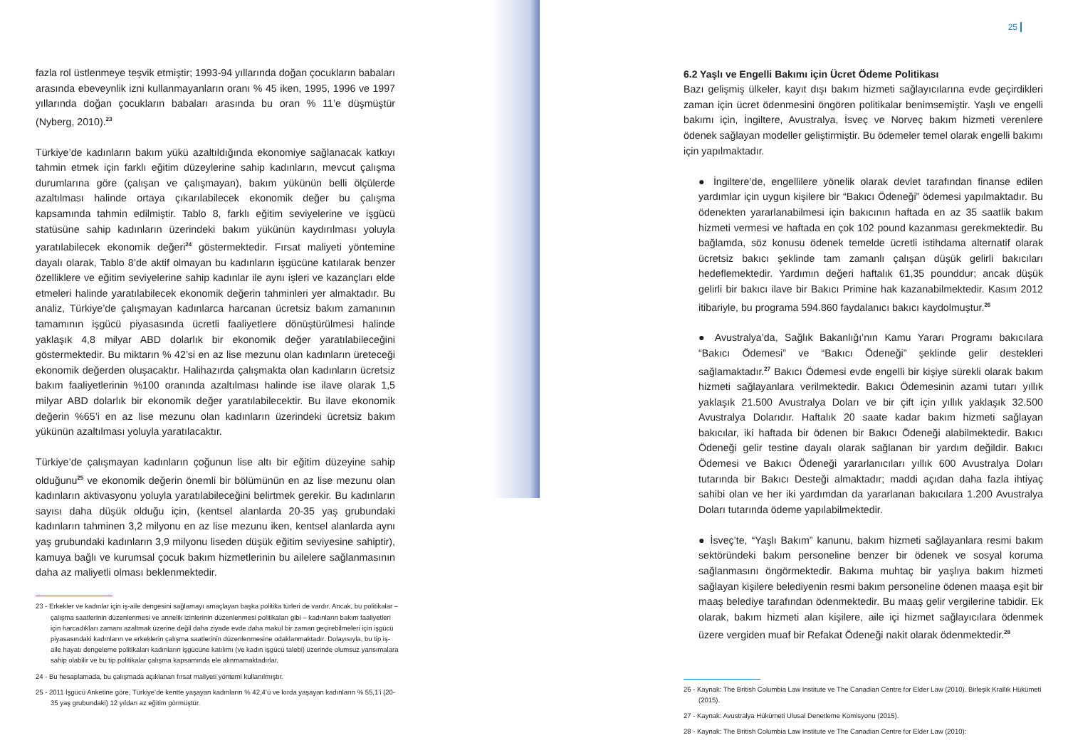fazla rol üstlenmeye teşvik etmiştir; 1993-94 yıllarında doğan çocukların babaları arasında ebeveynlik izni kullanmayanların oranı % 45 iken, 1995, 1996 ve 1997 yıllarında doğan çocukların babaları arasında bu oran % 11’e düşmüştür (Nyberg, 2010).<sup>23</sup>
Türkiye’de kadınların bakım yükü azaltıldığında ekonomiye sağlanacak katkıyı tahmin etmek için farklı eğitim düzeylerine sahip kadınların, mevcut çalışma durumlarına göre (çalışan ve çalışmayan), bakım yükünün belli ölçülerde azaltılması halinde ortaya çıkarılabilecek ekonomik değer bu çalışma kapsamında tahmin edilmiştir. Tablo 8, farklı eğitim seviyelerine ve işgücü statüsüne sahip kadınların üzerindeki bakım yükünün kaydırılması yoluyla yaratılabilecek ekonomik değeri<sup>24</sup> göstermektedir. Fırsat maliyeti yöntemine dayalı olarak, Tablo 8’de aktif olmayan bu kadınların işgücüne katılarak benzer özelliklere ve eğitim seviyelerine sahip kadınlar ile aynı işleri ve kazançları elde etmeleri halinde yaratılabilecek ekonomik değerin tahminleri yer almaktadır. Bu analiz, Türkiye’de çalışmayan kadınlarca harcanan ücretsiz bakım zamanının tamamının işgücü piyasasında ücretli faaliyetlere dönüştürülmesi halinde yaklaşık 4,8 milyar ABD dolarlık bir ekonomik değer yaratılabileceğini göstermektedir. Bu miktarın % 42’si en az lise mezunu olan kadınların üreteceği ekonomik değerden oluşacaktır. Halihazırda çalışmakta olan kadınların ücretsiz bakım faaliyetlerinin %100 oranında azaltılması halinde ise ilave olarak 1,5 milyar ABD dolarlık bir ekonomik değer yaratılabilecektir. Bu ilave ekonomik değerin %65’i en az lise mezunu olan kadınların üzerindeki ücretsiz bakım yükünün azaltılması yoluyla yaratılacaktır.
Türkiye’de çalışmayan kadınların çoğunun lise altı bir eğitim düzeyine sahip olduğunu<sup>25</sup> ve ekonomik değerin önemli bir bölümünün en az lise mezunu olan kadınların aktivasyonu yoluyla yaratılabileceğini belirtmek gerekir. Bu kadınların sayısı daha düşük olduğu için, (kentsel alanlarda 20-35 yaş grubundaki kadınların tahminen 3,2 milyonu en az lise mezunu iken, kentsel alanlarda aynı yaş grubundaki kadınların 3,9 milyonu liseden düşük eğitim seviyesine sahiptir), kamuya bağlı ve kurumsal çocuk bakım hizmetlerinin bu ailelere sağlanmasının daha az maliyetli olması beklenmektedir.
23 - Erkekler ve kadınlar için iş-aile dengesini sağlamayı amaçlayan başka politika türleri de vardır. Ancak, bu politikalar – çalışma saatlerinin düzenlenmesi ve annelik izinlerinin düzenlenmesi politikaları gibi – kadınların bakım faaliyetleri için harcadıkları zamanı azaltmak üzerine değil daha ziyade evde daha makul bir zaman geçirebilmeleri için işgücü piyasasındaki kadınların ve erkeklerin çalışma saatlerinin düzenlenmesine odaklanmaktadır. Dolayısıyla, bu tip iş-aile hayatı dengeleme politikaları kadınların işgücüne katılımı (ve kadın işgücü talebi) üzerinde olumsuz yansımalara sahip olabilir ve bu tip politikalar çalışma kapsamında ele alınmamaktadırlar.
24 - Bu hesaplamada, bu çalışmada açıklanan fırsat maliyeti yöntemi kullanılmıştır.
25 - 2011 İşgücü Anketine göre, Türkiye’de kentte yaşayan kadınların % 42,4’ü ve kırda yaşayan kadınların % 55,1’i (20-35 yaş grubundaki) 12 yıldan az eğitim görmüştür.
25
6.2 Yaşlı ve Engelli Bakımı için Ücret Ödeme Politikası
Bazı gelişmiş ülkeler, kayıt dışı bakım hizmeti sağlayıcılarına evde geçirdikleri zaman için ücret ödenmesini öngören politikalar benimsemiştir. Yaşlı ve engelli bakımı için, İngiltere, Avustralya, İsveç ve Norveç bakım hizmeti verenlere ödenek sağlayan modeller geliştirmiştir. Bu ödemeler temel olarak engelli bakımı için yapılmaktadır.
● İngiltere’de, engellilere yönelik olarak devlet tarafından finanse edilen yardımlar için uygun kişilere bir “Bakıcı Ödeneği” ödemesi yapılmaktadır. Bu ödenekten yararlanabilmesi için bakıcının haftada en az 35 saatlik bakım hizmeti vermesi ve haftada en çok 102 pound kazanması gerekmektedir. Bu bağlamda, söz konusu ödenek temelde ücretli istihdama alternatif olarak ücretsiz bakıcı şeklinde tam zamanlı çalışan düşük gelirli bakıcıları hedeflemektedir. Yardımın değeri haftalık 61,35 pounddur; ancak düşük gelirli bir bakıcı ilave bir Bakıcı Primine hak kazanabilmektedir. Kasım 2012 itibariyle, bu programa 594.860 faydalanıcı bakıcı kaydolmuştur.<sup>26</sup>
● Avustralya’da, Sağlık Bakanlığı’nın Kamu Yararı Programı bakıcılara “Bakıcı Ödemesi” ve “Bakıcı Ödeneği” şeklinde gelir destekleri sağlamaktadır.<sup>27</sup> Bakıcı Ödemesi evde engelli bir kişiye sürekli olarak bakım hizmeti sağlayanlara verilmektedir. Bakıcı Ödemesinin azami tutarı yıllık yaklaşık 21.500 Avustralya Doları ve bir çift için yıllık yaklaşık 32.500 Avustralya Dolarıdır. Haftalık 20 saate kadar bakım hizmeti sağlayan bakıcılar, iki haftada bir ödenen bir Bakıcı Ödeneği alabilmektedir. Bakıcı Ödeneği gelir testine dayalı olarak sağlanan bir yardım değildir. Bakıcı Ödemesi ve Bakıcı Ödeneği yararlanıcıları yıllık 600 Avustralya Doları tutarında bir Bakıcı Desteği almaktadır; maddi açıdan daha fazla ihtiyaç sahibi olan ve her iki yardımdan da yararlanan bakıcılara 1.200 Avustralya Doları tutarında ödeme yapılabilmektedir.
● İsveç’te, “Yaşlı Bakım” kanunu, bakım hizmeti sağlayanlara resmi bakım sektöründeki bakım personeline benzer bir ödenek ve sosyal koruma sağlanmasını öngörmektedir. Bakıma muhtaç bir yaşlıya bakım hizmeti sağlayan kişilere belediyenin resmi bakım personeline ödenen maaşa eşit bir maaş belediye tarafından ödenmektedir. Bu maaş gelir vergilerine tabidir. Ek olarak, bakım hizmeti alan kişilere, aile içi hizmet sağlayıcılara ödenmek üzere vergiden muaf bir Refakat Ödeneği nakit olarak ödenmektedir.<sup>28</sup>
26 - Kaynak: The British Columbia Law Institute ve The Canadian Centre for Elder Law (2010). Birleşik Krallık Hükümeti (2015).
27 - Kaynak: Avustralya Hükümeti Ulusal Denetleme Komisyonu (2015).
28 - Kaynak: The British Columbia Law Institute ve The Canadian Centre for Elder Law (2010):